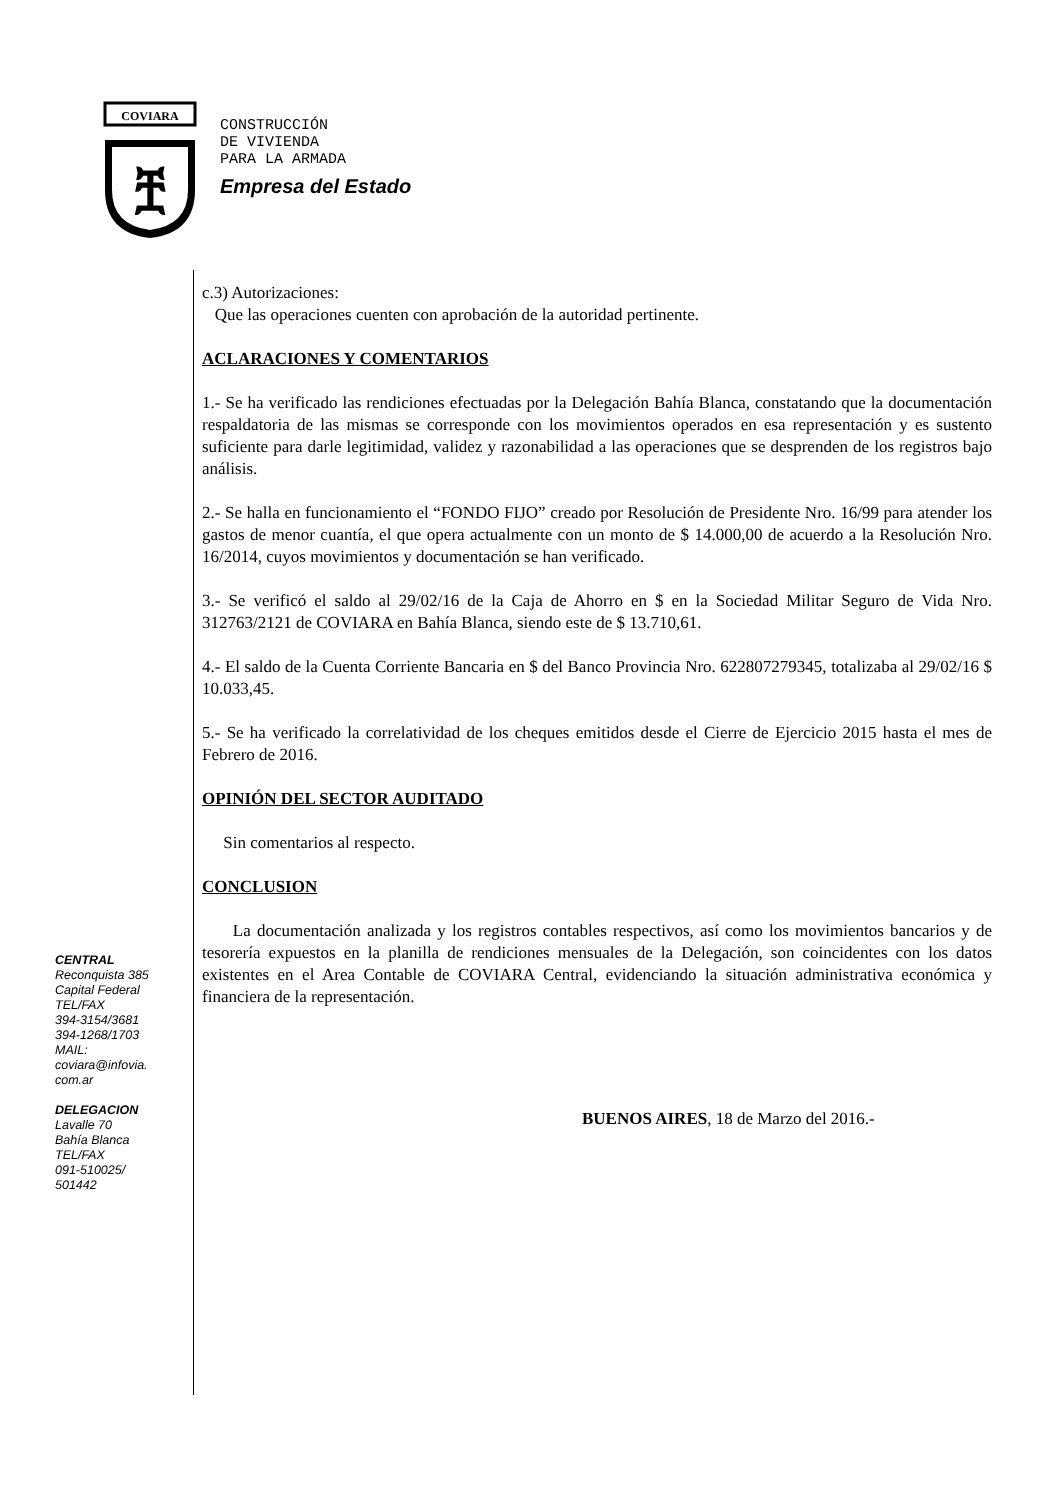COVIARA
ቿ
CONSTRUCCIÓN
DE VIVIENDA
PARA LA ARMADA
Empresa del Estado
CENTRAL
Reconquista 385
Capital Federal
TEL/FAX
394-3154/3681
394-1268/1703
MAIL:
coviara@infovia.
com.ar
DELEGACION
Lavalle 70
Bahía Blanca
TEL/FAX
091-510025/
501442
c.3) Autorizaciones:
Que las operaciones cuenten con aprobación de la autoridad pertinente.
ACLARACIONES Y COMENTARIOS
1.- Se ha verificado las rendiciones efectuadas por la Delegación Bahía Blanca, constatando que la documentación respaldatoria de las mismas se corresponde con los movimientos operados en esa representación y es sustento suficiente para darle legitimidad, validez y razonabilidad a las operaciones que se desprenden de los registros bajo análisis.
2.- Se halla en funcionamiento el “FONDO FIJO” creado por Resolución de Presidente Nro. 16/99 para atender los gastos de menor cuantía, el que opera actualmente con un monto de $ 14.000,00 de acuerdo a la Resolución Nro. 16/2014, cuyos movimientos y documentación se han verificado.
3.- Se verificó el saldo al 29/02/16 de la Caja de Ahorro en $ en la Sociedad Militar Seguro de Vida Nro. 312763/2121 de COVIARA en Bahía Blanca, siendo este de $ 13.710,61.
4.- El saldo de la Cuenta Corriente Bancaria en $ del Banco Provincia Nro. 622807279345, totalizaba al 29/02/16 $ 10.033,45.
5.- Se ha verificado la correlatividad de los cheques emitidos desde el Cierre de Ejercicio 2015 hasta el mes de Febrero de 2016.
OPINIÓN DEL SECTOR AUDITADO
Sin comentarios al respecto.
CONCLUSION
La documentación analizada y los registros contables respectivos, así como los movimientos bancarios y de tesorería expuestos en la planilla de rendiciones mensuales de la Delegación, son coincidentes con los datos existentes en el Area Contable de COVIARA Central, evidenciando la situación administrativa económica y financiera de la representación.
BUENOS AIRES, 18 de Marzo del 2016.-